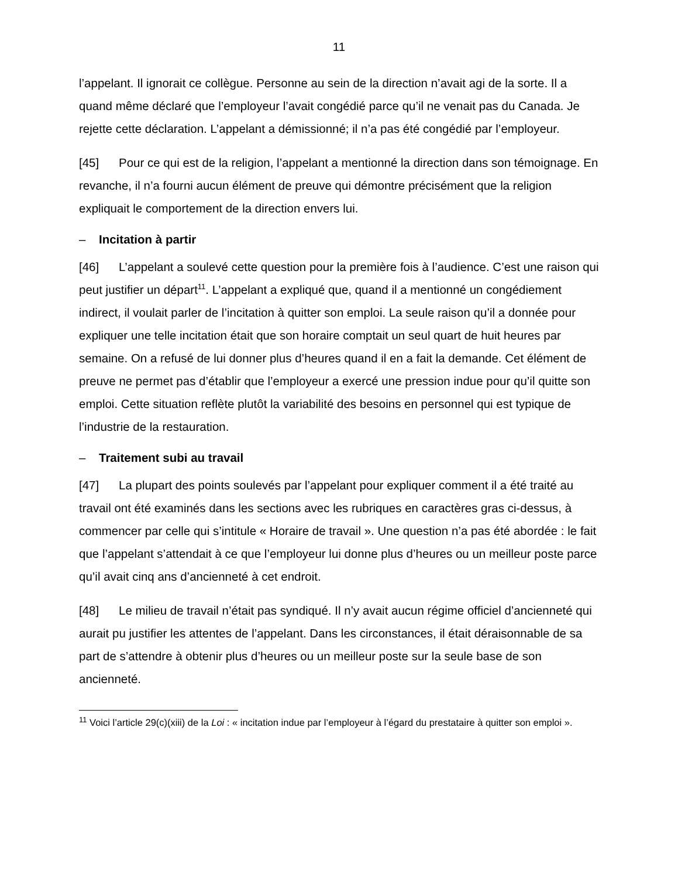11
l’appelant. Il ignorait ce collègue. Personne au sein de la direction n’avait agi de la sorte. Il a quand même déclaré que l’employeur l’avait congédié parce qu’il ne venait pas du Canada. Je rejette cette déclaration. L’appelant a démissionné; il n’a pas été congédié par l’employeur.
[45] Pour ce qui est de la religion, l’appelant a mentionné la direction dans son témoignage. En revanche, il n’a fourni aucun élément de preuve qui démontre précisément que la religion expliquait le comportement de la direction envers lui.
– Incitation à partir
[46] L’appelant a soulevé cette question pour la première fois à l’audience. C’est une raison qui peut justifier un départ<sup>11</sup>. L’appelant a expliqué que, quand il a mentionné un congédiement indirect, il voulait parler de l’incitation à quitter son emploi. La seule raison qu’il a donnée pour expliquer une telle incitation était que son horaire comptait un seul quart de huit heures par semaine. On a refusé de lui donner plus d’heures quand il en a fait la demande. Cet élément de preuve ne permet pas d’établir que l’employeur a exercé une pression indue pour qu’il quitte son emploi. Cette situation reflète plutôt la variabilité des besoins en personnel qui est typique de l’industrie de la restauration.
– Traitement subi au travail
[47] La plupart des points soulevés par l’appelant pour expliquer comment il a été traité au travail ont été examinés dans les sections avec les rubriques en caractères gras ci-dessus, à commencer par celle qui s’intitule « Horaire de travail ». Une question n’a pas été abordée : le fait que l’appelant s’attendait à ce que l’employeur lui donne plus d’heures ou un meilleur poste parce qu’il avait cinq ans d’ancienneté à cet endroit.
[48] Le milieu de travail n’était pas syndiqué. Il n’y avait aucun régime officiel d’ancienneté qui aurait pu justifier les attentes de l’appelant. Dans les circonstances, il était déraisonnable de sa part de s’attendre à obtenir plus d’heures ou un meilleur poste sur la seule base de son ancienneté.
<sup>11</sup> Voici l’article 29(c)(xiii) de la Loi : « incitation indue par l’employeur à l’égard du prestataire à quitter son emploi ».